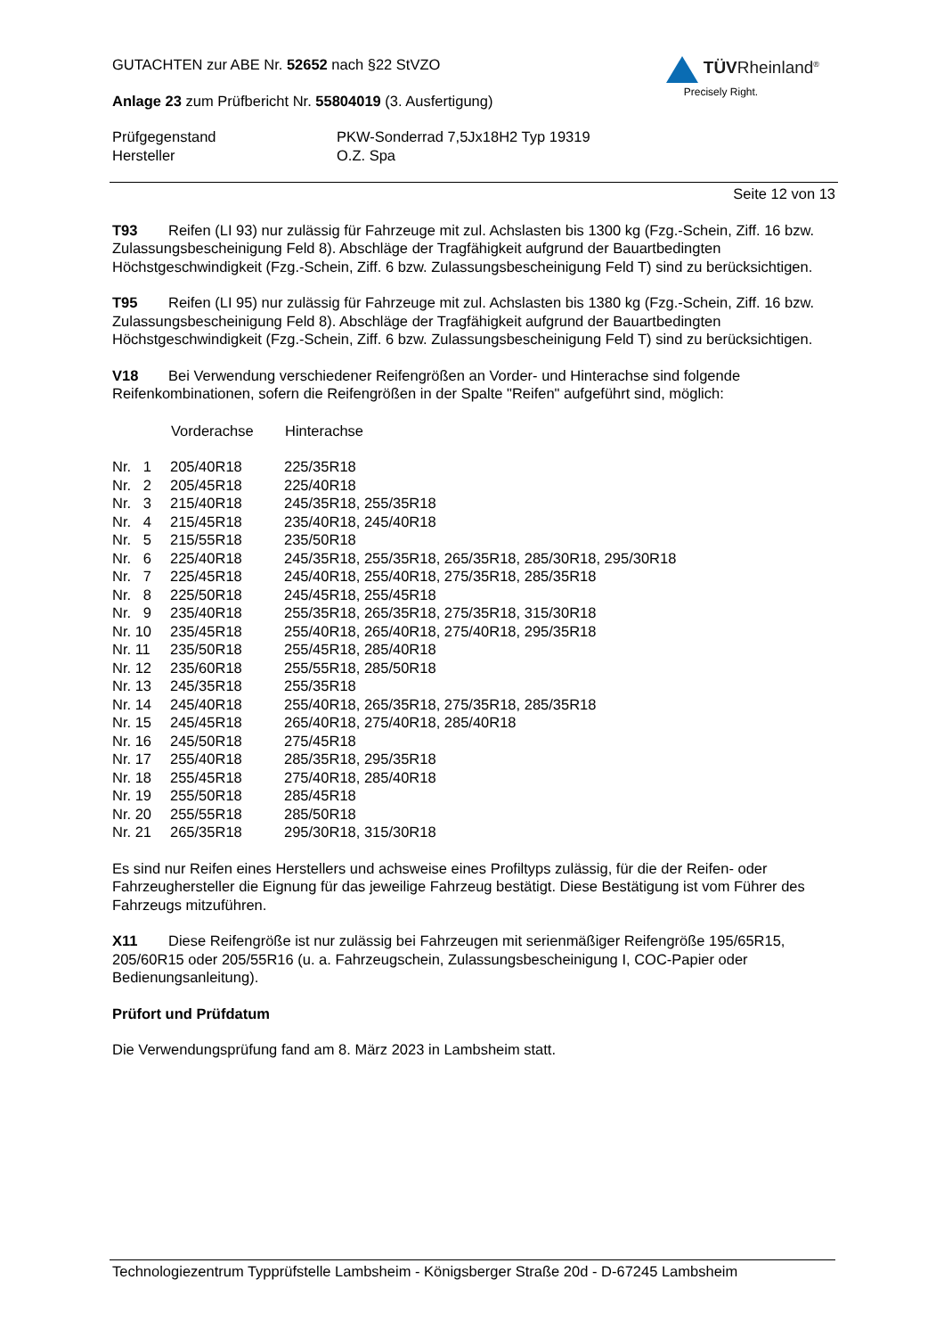GUTACHTEN zur ABE Nr. 52652 nach §22 StVZO
Anlage 23 zum Prüfbericht Nr. 55804019 (3. Ausfertigung)
TÜVRheinland<sup>®</sup>
Precisely Right.
| Prüfgegenstand | PKW-Sonderrad 7,5Jx18H2 Typ 19319 |
| Hersteller | O.Z. Spa |
Seite 12 von 13
T93 Reifen (LI 93) nur zulässig für Fahrzeuge mit zul. Achslasten bis 1300 kg (Fzg.-Schein, Ziff. 16 bzw. Zulassungsbescheinigung Feld 8). Abschläge der Tragfähigkeit aufgrund der Bauartbedingten Höchstgeschwindigkeit (Fzg.-Schein, Ziff. 6 bzw. Zulassungsbescheinigung Feld T) sind zu berücksichtigen.
T95 Reifen (LI 95) nur zulässig für Fahrzeuge mit zul. Achslasten bis 1380 kg (Fzg.-Schein, Ziff. 16 bzw. Zulassungsbescheinigung Feld 8). Abschläge der Tragfähigkeit aufgrund der Bauartbedingten Höchstgeschwindigkeit (Fzg.-Schein, Ziff. 6 bzw. Zulassungsbescheinigung Feld T) sind zu berücksichtigen.
V18 Bei Verwendung verschiedener Reifengrößen an Vorder- und Hinterachse sind folgende Reifenkombinationen, sofern die Reifengrößen in der Spalte "Reifen" aufgeführt sind, möglich:
| | Vorderachse | Hinterachse |
| --- | --- | --- |
| Nr. 1 | 205/40R18 | 225/35R18 |
| Nr. 2 | 205/45R18 | 225/40R18 |
| Nr. 3 | 215/40R18 | 245/35R18, 255/35R18 |
| Nr. 4 | 215/45R18 | 235/40R18, 245/40R18 |
| Nr. 5 | 215/55R18 | 235/50R18 |
| Nr. 6 | 225/40R18 | 245/35R18, 255/35R18, 265/35R18, 285/30R18, 295/30R18 |
| Nr. 7 | 225/45R18 | 245/40R18, 255/40R18, 275/35R18, 285/35R18 |
| Nr. 8 | 225/50R18 | 245/45R18, 255/45R18 |
| Nr. 9 | 235/40R18 | 255/35R18, 265/35R18, 275/35R18, 315/30R18 |
| Nr. 10 | 235/45R18 | 255/40R18, 265/40R18, 275/40R18, 295/35R18 |
| Nr. 11 | 235/50R18 | 255/45R18, 285/40R18 |
| Nr. 12 | 235/60R18 | 255/55R18, 285/50R18 |
| Nr. 13 | 245/35R18 | 255/35R18 |
| Nr. 14 | 245/40R18 | 255/40R18, 265/35R18, 275/35R18, 285/35R18 |
| Nr. 15 | 245/45R18 | 265/40R18, 275/40R18, 285/40R18 |
| Nr. 16 | 245/50R18 | 275/45R18 |
| Nr. 17 | 255/40R18 | 285/35R18, 295/35R18 |
| Nr. 18 | 255/45R18 | 275/40R18, 285/40R18 |
| Nr. 19 | 255/50R18 | 285/45R18 |
| Nr. 20 | 255/55R18 | 285/50R18 |
| Nr. 21 | 265/35R18 | 295/30R18, 315/30R18 |
Es sind nur Reifen eines Herstellers und achsweise eines Profiltyps zulässig, für die der Reifen- oder Fahrzeughersteller die Eignung für das jeweilige Fahrzeug bestätigt. Diese Bestätigung ist vom Führer des Fahrzeugs mitzuführen.
X11 Diese Reifengröße ist nur zulässig bei Fahrzeugen mit serienmäßiger Reifengröße 195/65R15, 205/60R15 oder 205/55R16 (u. a. Fahrzeugschein, Zulassungsbescheinigung I, COC-Papier oder Bedienungsanleitung).
Prüfort und Prüfdatum
Die Verwendungsprüfung fand am 8. März 2023 in Lambsheim statt.
Technologiezentrum Typprüfstelle Lambsheim - Königsberger Straße 20d - D-67245 Lambsheim